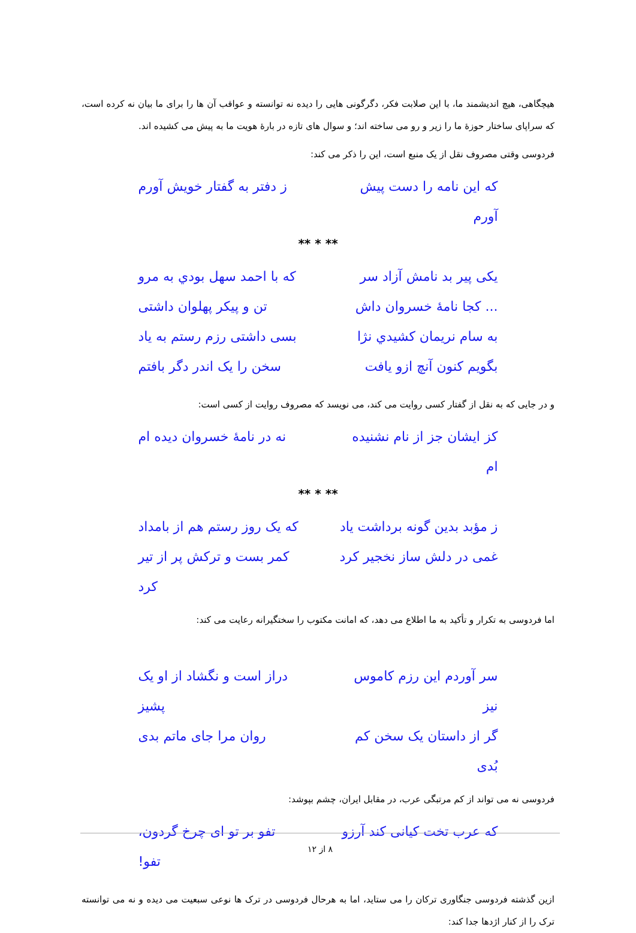هیچگاهی، هیچ اندیشمند ما، با این صلابت فکر، دگرگونی هایی را دیده نه توانسته و عواقب آن ها را برای ما بیان نه کرده است، که سراپای ساختار حوزهٔ ما را زیر و رو می ساخته اند؛ و سوال های تازه در بارهٔ هویت ما به پیش می کشیده اند.
فردوسی وقتی مصروف نقل از یک منبع است، این را ذکر می کند:
که این نامه را دست پیش آورم ز دفتر به گفتار خویش آورم
** * **
یکی پیر بد نامش آزاد سر که با احمد سهل بودي به مرو
... کجا نامهٔ خسروان داش تن و پیکر پهلوان داشتی
به سام نریمان کشیدي نژا بسی داشتی رزم رستم به یاد
بگویم کنون آنچ ازو یافت سخن را یک اندر دگر بافتم
و در جایی که به نقل از گفتار کسی روایت می کند، می نویسد که مصروف روایت از کسی است:
کز ایشان جز از نام نشنیده ام نه در نامهٔ خسروان دیده ام
** * **
ز مؤبد بدین گونه برداشت یاد که یک روز رستم هم از بامداد
غمی در دلش ساز نخجیر کرد کمر بست و ترکش پر از تیر کرد
اما فردوسی به تکرار و تأکید به ما اطلاع می دهد، که امانت مکتوب را سختگیرانه رعایت می کند:
سر آوردم این رزم کاموس نیز دراز است و نگشاد از او یک پشیز
گر از داستان یک سخن کم بُدی روان مرا جای ماتم بدی
فردوسی نه می تواند از کم مرتبگی عرب، در مقابل ایران، چشم بپوشد:
که عرب تخت کیانی کند آرزو تفو بر تو ای چرخ گردون، تفو!
ازین گذشته فردوسی جنگاوری ترکان را می ستاید، اما به هرحال فردوسی در ترک ها نوعی سبعیت می دیده و نه می توانسته ترک را از کنار اژدها جدا کند:
۸ از ۱۲